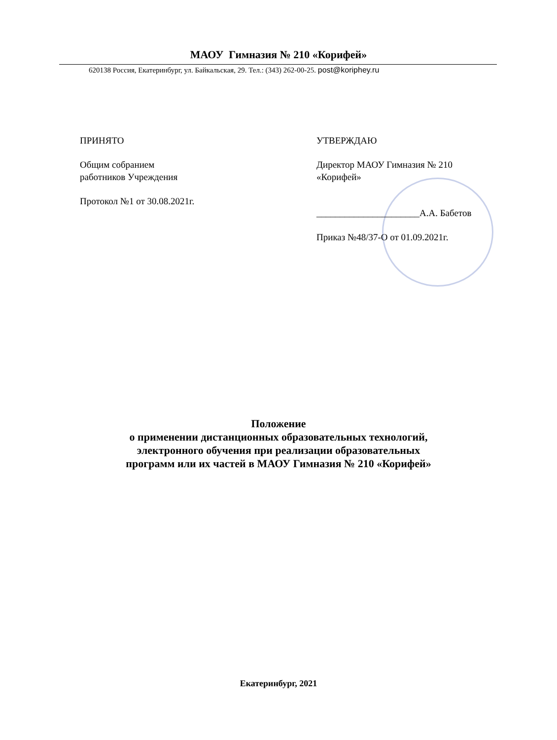МАОУ Гимназия № 210 «Корифей»
620138 Россия, Екатеринбург, ул. Байкальская, 29. Тел.: (343) 262-00-25. post@koriphey.ru
ПРИНЯТО
Общим собранием
работников Учреждения
Протокол №1 от 30.08.2021г.
УТВЕРЖДАЮ
Директор МАОУ Гимназия № 210
«Корифей»
______________________А.А. Бабетов
Приказ №48/37-О от 01.09.2021г.
Положение
о применении дистанционных образовательных технологий,
электронного обучения при реализации образовательных
программ или их частей в МАОУ Гимназия № 210 «Корифей»
Екатеринбург, 2021